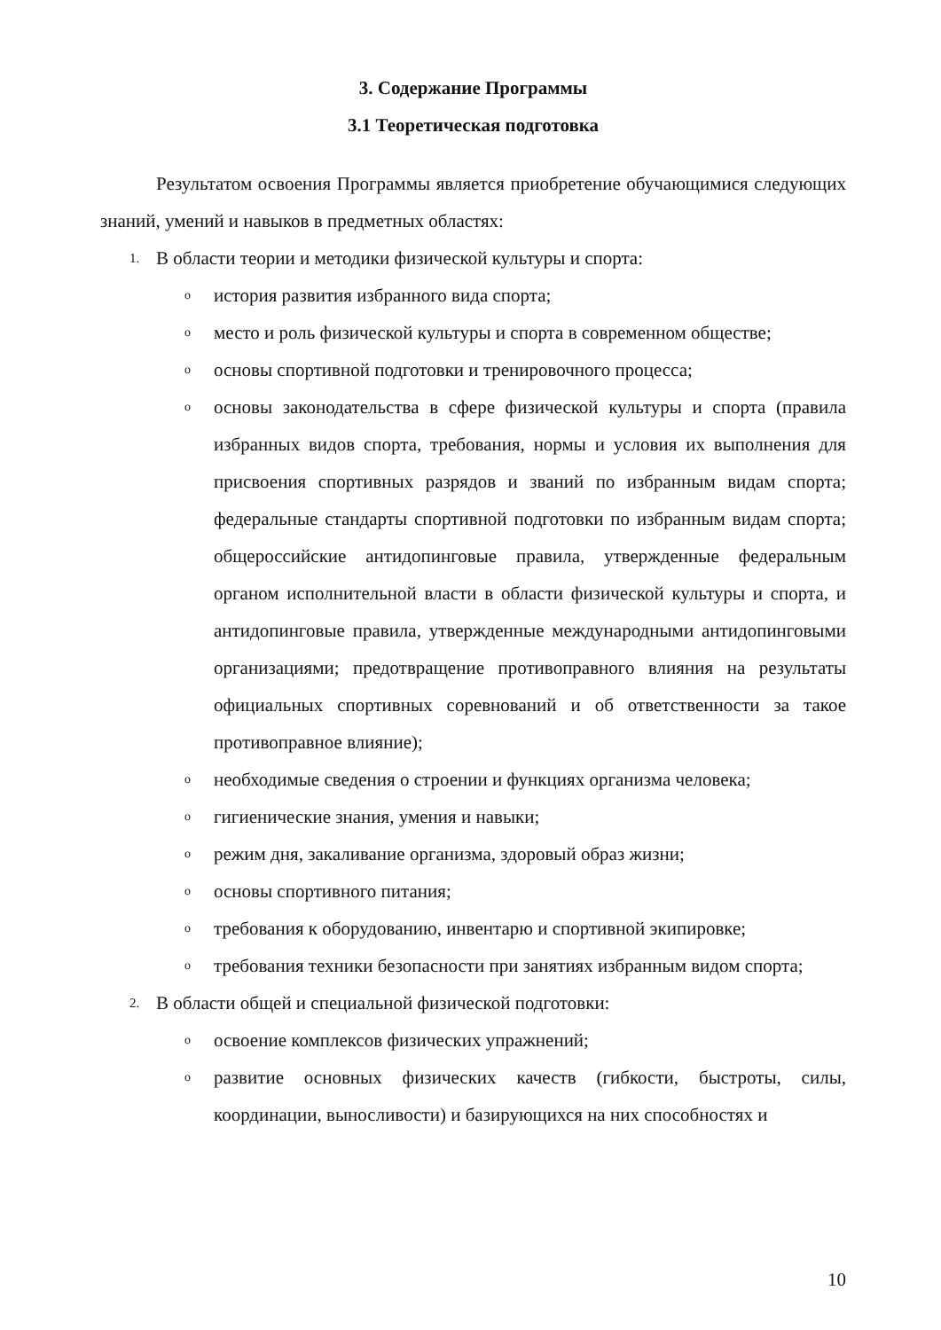3. Содержание Программы
3.1 Теоретическая подготовка
Результатом освоения Программы является приобретение обучающимися следующих знаний, умений и навыков в предметных областях:
1. В области теории и методики физической культуры и спорта:
oистория развития избранного вида спорта;
oместо и роль физической культуры и спорта в современном обществе;
oосновы спортивной подготовки и тренировочного процесса;
oосновы законодательства в сфере физической культуры и спорта (правила избранных видов спорта, требования, нормы и условия их выполнения для присвоения спортивных разрядов и званий по избранным видам спорта; федеральные стандарты спортивной подготовки по избранным видам спорта; общероссийские антидопинговые правила, утвержденные федеральным органом исполнительной власти в области физической культуры и спорта, и антидопинговые правила, утвержденные международными антидопинговыми организациями; предотвращение противоправного влияния на результаты официальных спортивных соревнований и об ответственности за такое противоправное влияние);
oнеобходимые сведения о строении и функциях организма человека;
oгигиенические знания, умения и навыки;
oрежим дня, закаливание организма, здоровый образ жизни;
oосновы спортивного питания;
oтребования к оборудованию, инвентарю и спортивной экипировке;
oтребования техники безопасности при занятиях избранным видом спорта;
2. В области общей и специальной физической подготовки:
oосвоение комплексов физических упражнений;
oразвитие основных физических качеств (гибкости, быстроты, силы, координации, выносливости) и базирующихся на них способностях и
10